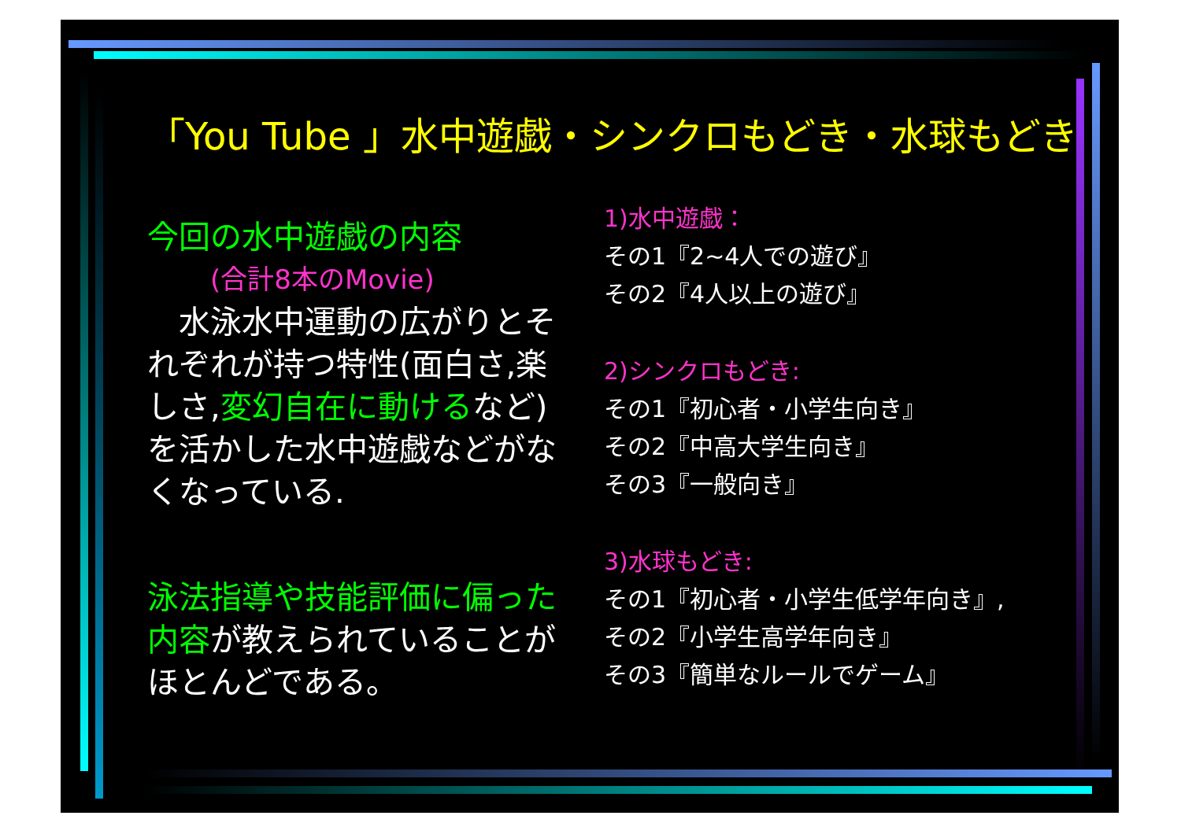「You Tube 」水中遊戯・シンクロもどき・水球もどき
今回の水中遊戯の内容
(合計8本のMovie)
　水泳水中運動の広がりとそれぞれが持つ特性(面白さ,楽しさ,変幻自在に動けるなど)を活かした水中遊戯などがなくなっている.
泳法指導や技能評価に偏った内容が教えられていることがほとんどである。
1)水中遊戯：
その1『2~4人での遊び』
その2『4人以上の遊び』
2)シンクロもどき:
その1『初心者・小学生向き』
その2『中高大学生向き』
その3『一般向き』
3)水球もどき:
その1『初心者・小学生低学年向き』,
その2『小学生高学年向き』
その3『簡単なルールでゲーム』